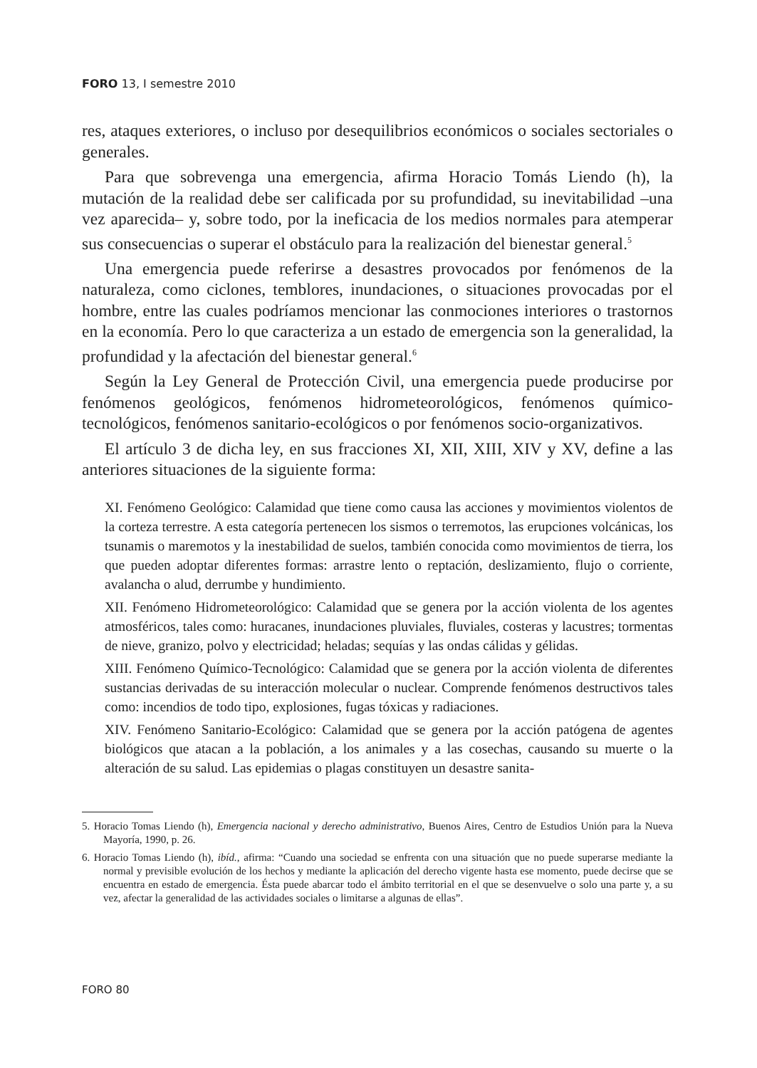FORO 13, I semestre 2010
res, ataques exteriores, o incluso por desequilibrios económicos o sociales sectoriales o generales.
Para que sobrevenga una emergencia, afirma Horacio Tomás Liendo (h), la mutación de la realidad debe ser calificada por su profundidad, su inevitabilidad –una vez aparecida– y, sobre todo, por la ineficacia de los medios normales para atemperar sus consecuencias o superar el obstáculo para la realización del bienestar general.<sup>5</sup>
Una emergencia puede referirse a desastres provocados por fenómenos de la naturaleza, como ciclones, temblores, inundaciones, o situaciones provocadas por el hombre, entre las cuales podríamos mencionar las conmociones interiores o trastornos en la economía. Pero lo que caracteriza a un estado de emergencia son la generalidad, la profundidad y la afectación del bienestar general.<sup>6</sup>
Según la Ley General de Protección Civil, una emergencia puede producirse por fenómenos geológicos, fenómenos hidrometeorológicos, fenómenos químico-tecnológicos, fenómenos sanitario-ecológicos o por fenómenos socio-organizativos.
El artículo 3 de dicha ley, en sus fracciones XI, XII, XIII, XIV y XV, define a las anteriores situaciones de la siguiente forma:
XI. Fenómeno Geológico: Calamidad que tiene como causa las acciones y movimientos violentos de la corteza terrestre. A esta categoría pertenecen los sismos o terremotos, las erupciones volcánicas, los tsunamis o maremotos y la inestabilidad de suelos, también conocida como movimientos de tierra, los que pueden adoptar diferentes formas: arrastre lento o reptación, deslizamiento, flujo o corriente, avalancha o alud, derrumbe y hundimiento.
XII. Fenómeno Hidrometeorológico: Calamidad que se genera por la acción violenta de los agentes atmosféricos, tales como: huracanes, inundaciones pluviales, fluviales, costeras y lacustres; tormentas de nieve, granizo, polvo y electricidad; heladas; sequías y las ondas cálidas y gélidas.
XIII. Fenómeno Químico-Tecnológico: Calamidad que se genera por la acción violenta de diferentes sustancias derivadas de su interacción molecular o nuclear. Comprende fenómenos destructivos tales como: incendios de todo tipo, explosiones, fugas tóxicas y radiaciones.
XIV. Fenómeno Sanitario-Ecológico: Calamidad que se genera por la acción patógena de agentes biológicos que atacan a la población, a los animales y a las cosechas, causando su muerte o la alteración de su salud. Las epidemias o plagas constituyen un desastre sanita-
5. Horacio Tomas Liendo (h), Emergencia nacional y derecho administrativo, Buenos Aires, Centro de Estudios Unión para la Nueva Mayoría, 1990, p. 26.
6. Horacio Tomas Liendo (h), ibíd., afirma: “Cuando una sociedad se enfrenta con una situación que no puede superarse mediante la normal y previsible evolución de los hechos y mediante la aplicación del derecho vigente hasta ese momento, puede decirse que se encuentra en estado de emergencia. Ésta puede abarcar todo el ámbito territorial en el que se desenvuelve o solo una parte y, a su vez, afectar la generalidad de las actividades sociales o limitarse a algunas de ellas”.
FORO 80